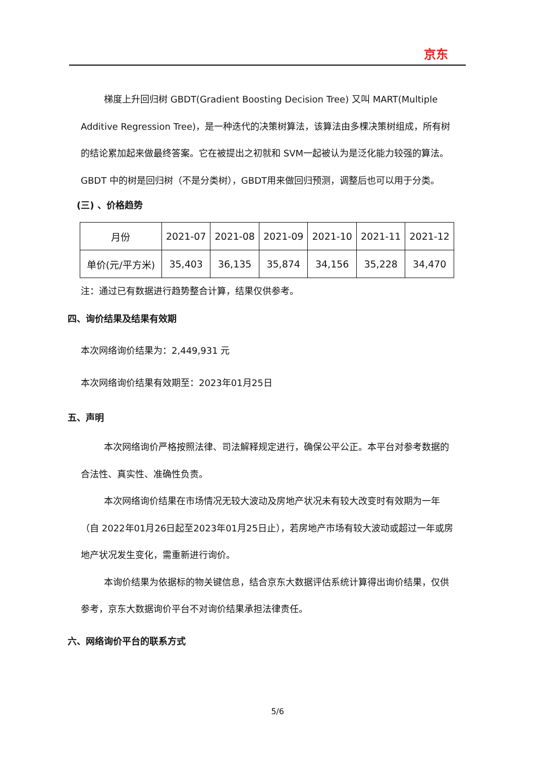京东
梯度上升回归树 GBDT(Gradient Boosting Decision Tree) 又叫 MART(Multiple Additive Regression Tree)，是一种迭代的决策树算法，该算法由多棵决策树组成，所有树的结论累加起来做最终答案。它在被提出之初就和 SVM一起被认为是泛化能力较强的算法。GBDT 中的树是回归树（不是分类树），GBDT用来做回归预测，调整后也可以用于分类。
(三) 、价格趋势
| 月份 | 2021-07 | 2021-08 | 2021-09 | 2021-10 | 2021-11 | 2021-12 |
| 单价(元/平方米) | 35,403 | 36,135 | 35,874 | 34,156 | 35,228 | 34,470 |
注：通过已有数据进行趋势整合计算，结果仅供参考。
四、询价结果及结果有效期
本次网络询价结果为：2,449,931 元
本次网络询价结果有效期至：2023年01月25日
五、声明
本次网络询价严格按照法律、司法解释规定进行，确保公平公正。本平台对参考数据的合法性、真实性、准确性负责。
本次网络询价结果在市场情况无较大波动及房地产状况未有较大改变时有效期为一年（自 2022年01月26日起至2023年01月25日止），若房地产市场有较大波动或超过一年或房地产状况发生变化，需重新进行询价。
本询价结果为依据标的物关键信息，结合京东大数据评估系统计算得出询价结果，仅供参考，京东大数据询价平台不对询价结果承担法律责任。
六、网络询价平台的联系方式
5/6